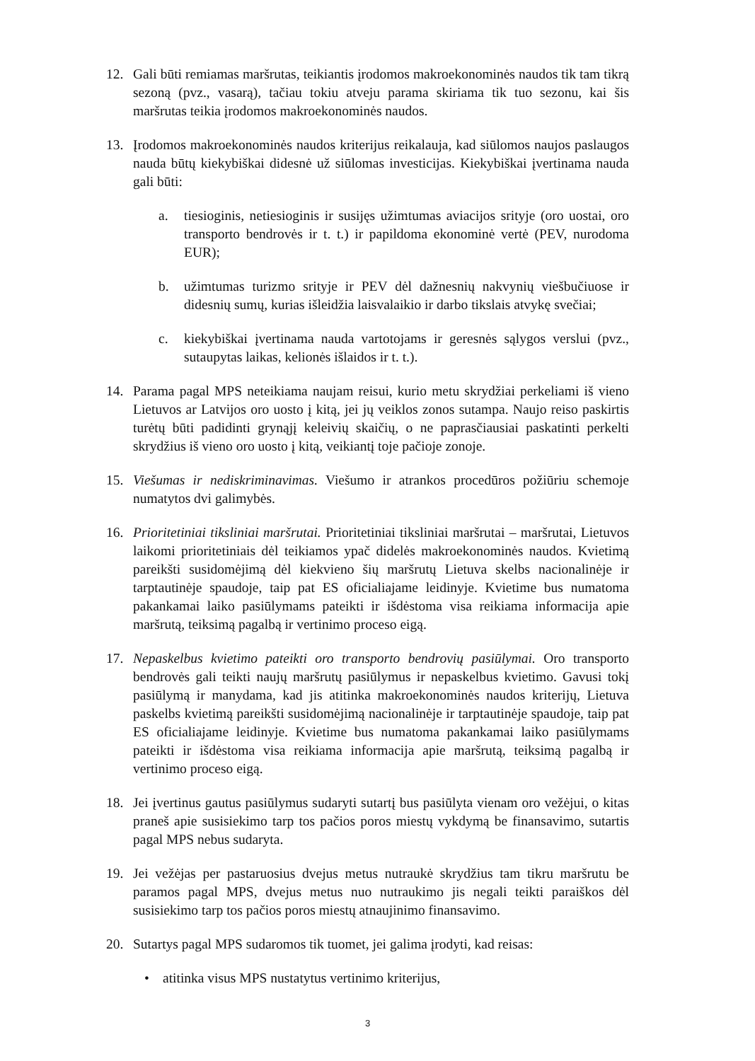12. Gali būti remiamas maršrutas, teikiantis įrodomos makroekonominės naudos tik tam tikrą sezoną (pvz., vasarą), tačiau tokiu atveju parama skiriama tik tuo sezonu, kai šis maršrutas teikia įrodomos makroekonominės naudos.
13. Įrodomos makroekonominės naudos kriterijus reikalauja, kad siūlomos naujos paslaugos nauda būtų kiekybiškai didesnė už siūlomas investicijas. Kiekybiškai įvertinama nauda gali būti:
a. tiesioginis, netiesioginis ir susijęs užimtumas aviacijos srityje (oro uostai, oro transporto bendrovės ir t. t.) ir papildoma ekonominė vertė (PEV, nurodoma EUR);
b. užimtumas turizmo srityje ir PEV dėl dažnesnių nakvynių viešbučiuose ir didesnių sumų, kurias išleidžia laisvalaikio ir darbo tikslais atvykę svečiai;
c. kiekybiškai įvertinama nauda vartotojams ir geresnės sąlygos verslui (pvz., sutaupytas laikas, kelionės išlaidos ir t. t.).
14. Parama pagal MPS neteikiama naujam reisui, kurio metu skrydžiai perkeliami iš vieno Lietuvos ar Latvijos oro uosto į kitą, jei jų veiklos zonos sutampa. Naujo reiso paskirtis turėtų būti padidinti grynąjį keleivių skaičių, o ne paprasčiausiai paskatinti perkelti skrydžius iš vieno oro uosto į kitą, veikiantį toje pačioje zonoje.
15. Viešumas ir nediskriminavimas. Viešumo ir atrankos procedūros požiūriu schemoje numatytos dvi galimybės.
16. Prioritetiniai tiksliniai maršrutai. Prioritetiniai tiksliniai maršrutai – maršrutai, Lietuvos laikomi prioritetiniais dėl teikiamos ypač didelės makroekonominės naudos. Kvietimą pareikšti susidomėjimą dėl kiekvieno šių maršrutų Lietuva skelbs nacionalinėje ir tarptautinėje spaudoje, taip pat ES oficialiajame leidinyje. Kvietime bus numatoma pakankamai laiko pasiūlymams pateikti ir išdėstoma visa reikiama informacija apie maršrutą, teiksimą pagalbą ir vertinimo proceso eigą.
17. Nepaskelbus kvietimo pateikti oro transporto bendrovių pasiūlymai. Oro transporto bendrovės gali teikti naujų maršrutų pasiūlymus ir nepaskelbus kvietimo. Gavusi tokį pasiūlymą ir manydama, kad jis atitinka makroekonominės naudos kriterijų, Lietuva paskelbs kvietimą pareikšti susidomėjimą nacionalinėje ir tarptautinėje spaudoje, taip pat ES oficialiajame leidinyje. Kvietime bus numatoma pakankamai laiko pasiūlymams pateikti ir išdėstoma visa reikiama informacija apie maršrutą, teiksimą pagalbą ir vertinimo proceso eigą.
18. Jei įvertinus gautus pasiūlymus sudaryti sutartį bus pasiūlyta vienam oro vežėjui, o kitas praneš apie susisiekimo tarp tos pačios poros miestų vykdymą be finansavimo, sutartis pagal MPS nebus sudaryta.
19. Jei vežėjas per pastaruosius dvejus metus nutraukė skrydžius tam tikru maršrutu be paramos pagal MPS, dvejus metus nuo nutraukimo jis negali teikti paraiškos dėl susisiekimo tarp tos pačios poros miestų atnaujinimo finansavimo.
20. Sutartys pagal MPS sudaromos tik tuomet, jei galima įrodyti, kad reisas:
• atitinka visus MPS nustatytus vertinimo kriterijus,
3